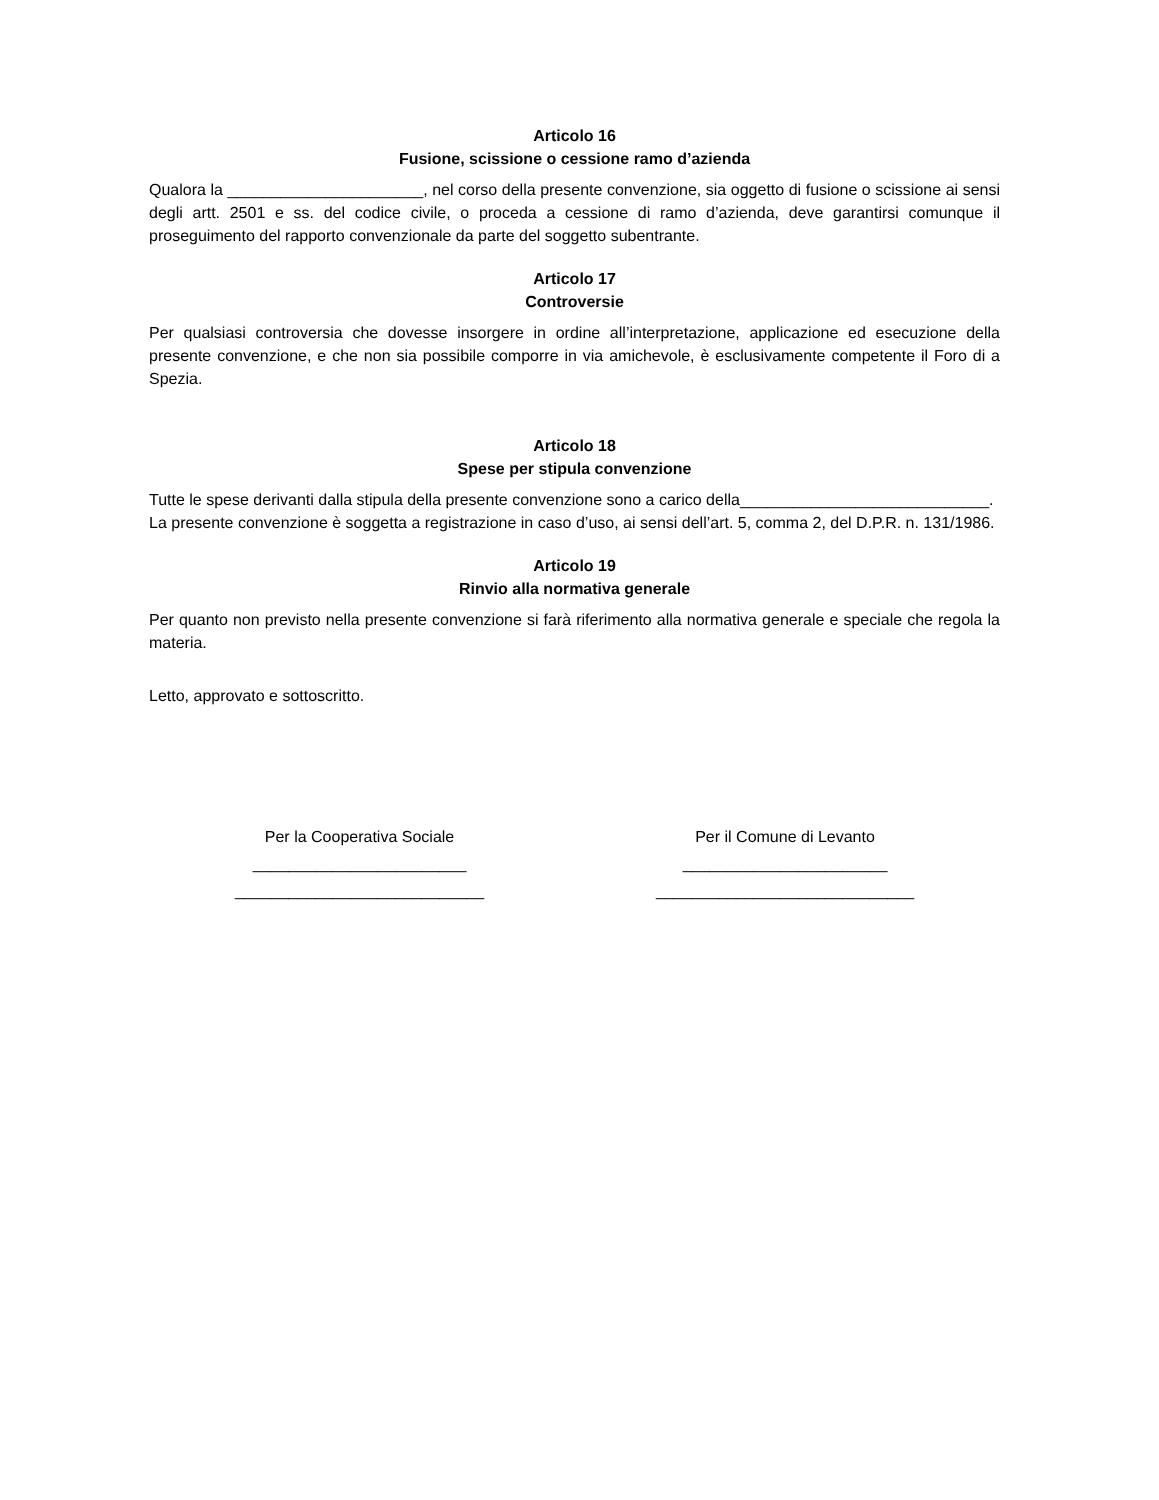Articolo 16
Fusione, scissione o cessione ramo d’azienda
Qualora la ______________________, nel corso della presente convenzione, sia oggetto di fusione o scissione ai sensi degli artt. 2501 e ss. del codice civile, o proceda a cessione di ramo d’azienda, deve garantirsi comunque il proseguimento del rapporto convenzionale da parte del soggetto subentrante.
Articolo 17
Controversie
Per qualsiasi controversia che dovesse insorgere in ordine all’interpretazione, applicazione ed esecuzione della presente convenzione, e che non sia possibile comporre in via amichevole, è esclusivamente competente il Foro di a Spezia.
Articolo 18
Spese per stipula convenzione
Tutte le spese derivanti dalla stipula della presente convenzione sono a carico della____________________________.
La presente convenzione è soggetta a registrazione in caso d’uso, ai sensi dell’art. 5, comma 2, del D.P.R. n. 131/1986.
Articolo 19
Rinvio alla normativa generale
Per quanto non previsto nella presente convenzione si farà riferimento alla normativa generale e speciale che regola la materia.
Letto, approvato e sottoscritto.
Per la Cooperativa Sociale
________________________
____________________________
Per il Comune di Levanto
_______________________
_____________________________